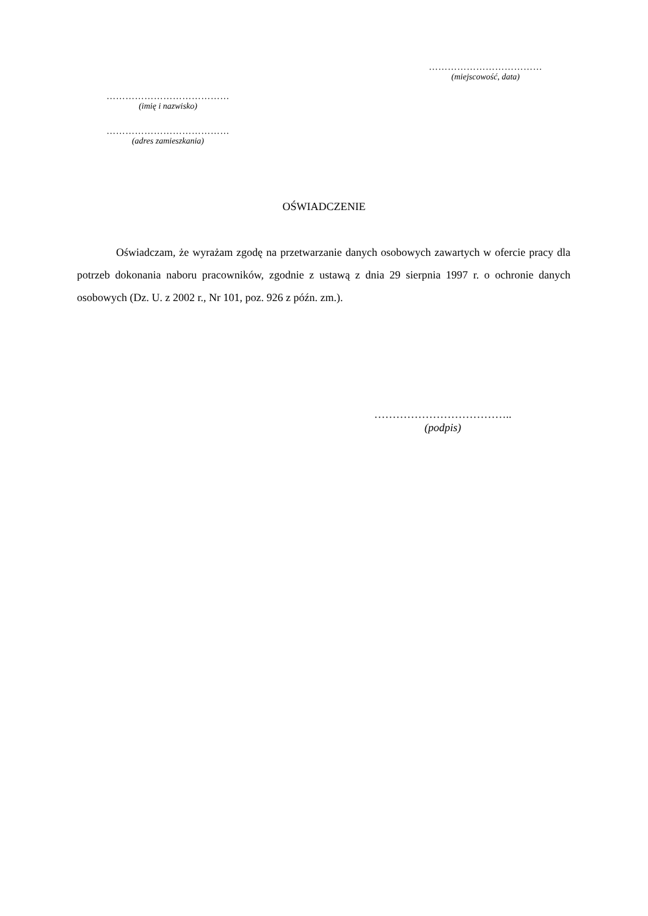………………………………
(miejscowość, data)
…………………………………
(imię i nazwisko)
…………………………………
(adres zamieszkania)
OŚWIADCZENIE
Oświadczam, że wyrażam zgodę na przetwarzanie danych osobowych zawartych w ofercie pracy dla potrzeb dokonania naboru pracowników, zgodnie z ustawą z dnia 29 sierpnia 1997 r. o ochronie danych osobowych (Dz. U. z 2002 r., Nr 101, poz. 926 z późn. zm.).
………………………………..
(podpis)